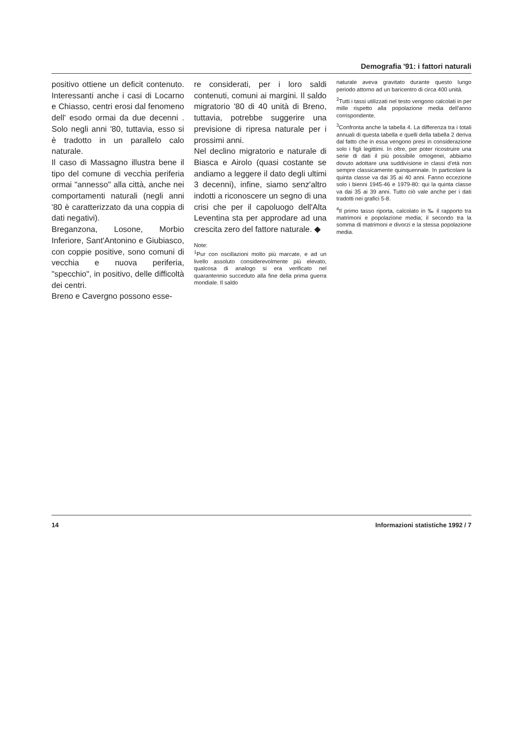Demografia '91: i fattori naturali
positivo ottiene un deficit contenuto. Interessanti anche i casi di Locarno e Chiasso, centri erosi dal fenomeno dell' esodo ormai da due decenni . Solo negli anni '80, tuttavia, esso si è tradotto in un parallelo calo naturale.
Il caso di Massagno illustra bene il tipo del comune di vecchia periferia ormai "annesso" alla città, anche nei comportamenti naturali (negli anni '80 è caratterizzato da una coppia di dati negativi).
Breganzona, Losone, Morbio Inferiore, Sant'Antonino e Giubiasco, con coppie positive, sono comuni di vecchia e nuova periferia, "specchio", in positivo, delle difficoltà dei centri.
Breno e Cavergno possono esse-
re considerati, per i loro saldi contenuti, comuni ai margini. Il saldo migratorio '80 di 40 unità di Breno, tuttavia, potrebbe suggerire una previsione di ripresa naturale per i prossimi anni.
Nel declino migratorio e naturale di Biasca e Airolo (quasi costante se andiamo a leggere il dato degli ultimi 3 decenni), infine, siamo senz'altro indotti a riconoscere un segno di una crisi che per il capoluogo dell'Alta Leventina sta per approdare ad una crescita zero del fattore naturale. ◆
Note:
<sup>1</sup> Pur con oscillazioni molto più marcate, e ad un livello assoluto considerevolmente più elevato, qualcosa di analogo si era verificato nel quarantennio succeduto alla fine della prima guerra mondiale. Il saldo
naturale aveva gravitato durante questo lungo periodo attorno ad un baricentro di circa 400 unità.
<sup>2</sup> Tutti i tassi utilizzati nel testo vengono calcolati in per mille rispetto alla popolazione media dell'anno corrispondente.
<sup>3</sup> Confronta anche la tabella 4. La differenza tra i totali annuali di questa tabella e quelli della tabella 2 deriva dal fatto che in essa vengono presi in considerazione solo i figli legittimi. In oltre, per poter ricostruire una serie di dati il più possibile omogenei, abbiamo dovuto adottare una suddivisione in classi d'età non sempre classicamente quinquennale. In particolare la quinta classe va dai 35 ai 40 anni. Fanno eccezione solo i bienni 1945-46 e 1979-80: qui la quinta classe va dai 35 ai 39 anni. Tutto ciò vale anche per i dati tradotti nei grafici 5-8.
<sup>4</sup> Il primo tasso riporta, calcolato in ‰ il rapporto tra matrimoni e popolazione media; il secondo tra la somma di matrimoni e divorzi e la stessa popolazione media.
14 Informazioni statistiche 1992 / 7